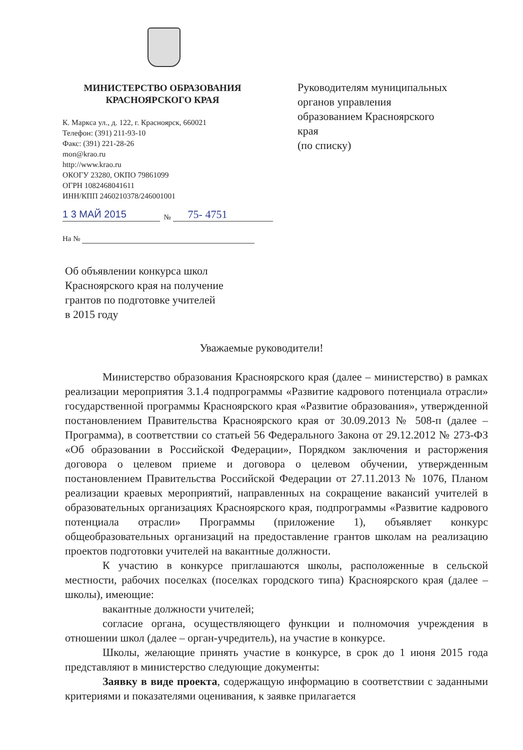МИНИСТЕРСТВО ОБРАЗОВАНИЯ
КРАСНОЯРСКОГО КРАЯ
К. Маркса ул., д. 122, г. Красноярск, 660021
Телефон: (391) 211-93-10
Факс: (391) 221-28-26
mon@krao.ru
http://www.krao.ru
ОКОГУ 23280, ОКПО 79861099
ОГРН 1082468041611
ИНН/КПП 2460210378/246001001
1 3 МАЙ 2015 № 75- 4751
На №
Руководителям муниципальных
органов управления
образованием Красноярского
края
(по списку)
Об объявлении конкурса школ
Красноярского края на получение
грантов по подготовке учителей
в 2015 году
Уважаемые руководители!
Министерство образования Красноярского края (далее – министерство) в рамках реализации мероприятия 3.1.4 подпрограммы «Развитие кадрового потенциала отрасли» государственной программы Красноярского края «Развитие образования», утвержденной постановлением Правительства Красноярского края от 30.09.2013 № 508-п (далее – Программа), в соответствии со статьей 56 Федерального Закона от 29.12.2012 № 273-ФЗ «Об образовании в Российской Федерации», Порядком заключения и расторжения договора о целевом приеме и договора о целевом обучении, утвержденным постановлением Правительства Российской Федерации от 27.11.2013 № 1076, Планом реализации краевых мероприятий, направленных на сокращение вакансий учителей в образовательных организациях Красноярского края, подпрограммы «Развитие кадрового потенциала отрасли» Программы (приложение 1), объявляет конкурс общеобразовательных организаций на предоставление грантов школам на реализацию проектов подготовки учителей на вакантные должности.
К участию в конкурсе приглашаются школы, расположенные в сельской местности, рабочих поселках (поселках городского типа) Красноярского края (далее – школы), имеющие:
вакантные должности учителей;
согласие органа, осуществляющего функции и полномочия учреждения в отношении школ (далее – орган-учредитель), на участие в конкурсе.
Школы, желающие принять участие в конкурсе, в срок до 1 июня 2015 года представляют в министерство следующие документы:
Заявку в виде проекта, содержащую информацию в соответствии с заданными критериями и показателями оценивания, к заявке прилагается